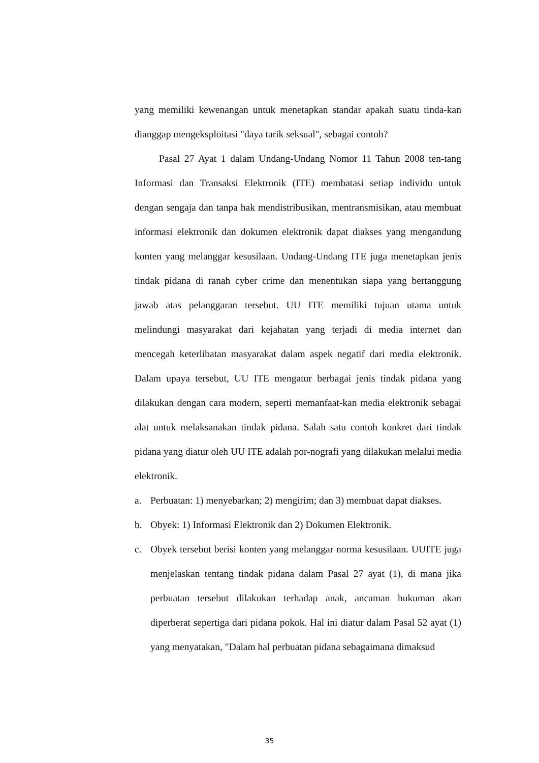yang memiliki kewenangan untuk menetapkan standar apakah suatu tinda-kan dianggap mengeksploitasi "daya tarik seksual", sebagai contoh?
Pasal 27 Ayat 1 dalam Undang-Undang Nomor 11 Tahun 2008 ten-tang Informasi dan Transaksi Elektronik (ITE) membatasi setiap individu untuk dengan sengaja dan tanpa hak mendistribusikan, mentransmisikan, atau membuat informasi elektronik dan dokumen elektronik dapat diakses yang mengandung konten yang melanggar kesusilaan. Undang-Undang ITE juga menetapkan jenis tindak pidana di ranah cyber crime dan menentukan siapa yang bertanggung jawab atas pelanggaran tersebut. UU ITE memiliki tujuan utama untuk melindungi masyarakat dari kejahatan yang terjadi di media internet dan mencegah keterlibatan masyarakat dalam aspek negatif dari media elektronik. Dalam upaya tersebut, UU ITE mengatur berbagai jenis tindak pidana yang dilakukan dengan cara modern, seperti memanfaat-kan media elektronik sebagai alat untuk melaksanakan tindak pidana. Salah satu contoh konkret dari tindak pidana yang diatur oleh UU ITE adalah por-nografi yang dilakukan melalui media elektronik.
a. Perbuatan: 1) menyebarkan; 2) mengirim; dan 3) membuat dapat diakses.
b. Obyek: 1) Informasi Elektronik dan 2) Dokumen Elektronik.
c. Obyek tersebut berisi konten yang melanggar norma kesusilaan. UUITE juga menjelaskan tentang tindak pidana dalam Pasal 27 ayat (1), di mana jika perbuatan tersebut dilakukan terhadap anak, ancaman hukuman akan diperberat sepertiga dari pidana pokok. Hal ini diatur dalam Pasal 52 ayat (1) yang menyatakan, "Dalam hal perbuatan pidana sebagaimana dimaksud
35